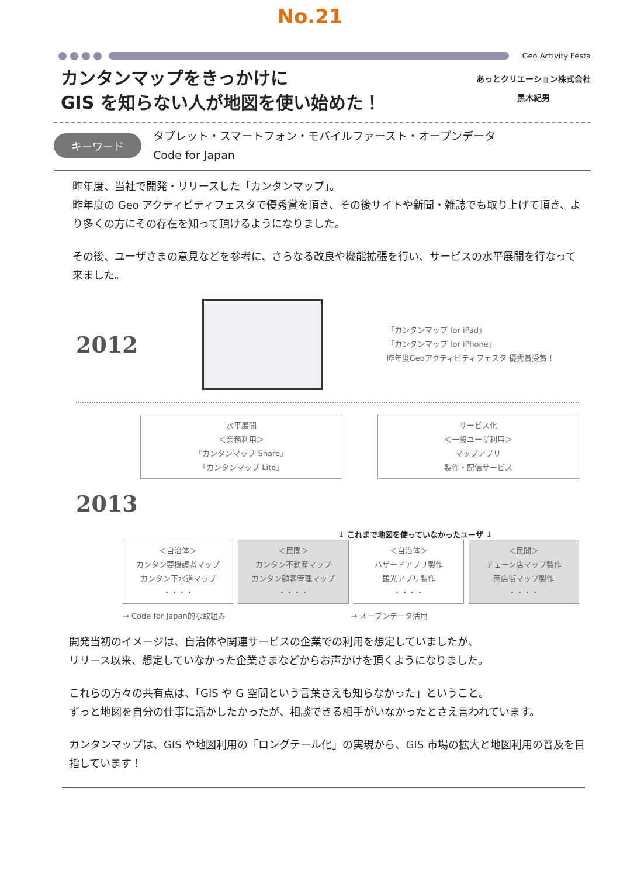No.21
Geo Activity Festa
カンタンマップをきっかけに
GIS を知らない人が地図を使い始めた！
あっとクリエーション株式会社
黒木紀男
キーワード
タブレット・スマートフォン・モバイルファースト・オープンデータ
Code for Japan
昨年度、当社で開発・リリースした「カンタンマップ」。
昨年度の Geo アクティビティフェスタで優秀賞を頂き、その後サイトや新聞・雑誌でも取り上げて頂き、より多くの方にその存在を知って頂けるようになりました。
その後、ユーザさまの意見などを参考に、さらなる改良や機能拡張を行い、サービスの水平展開を行なって来ました。
2012
「カンタンマップ for iPad」
「カンタンマップ for iPhone」
昨年度Geoアクティビティフェスタ 優秀賞受賞！
水平展開
＜業務利用＞
「カンタンマップ Share」
「カンタンマップ Lite」
サービス化
＜一般ユーザ利用＞
マップアプリ
製作・配信サービス
2013
↓ これまで地図を使っていなかったユーザ ↓
＜自治体＞
カンタン要援護者マップ
カンタン下水道マップ
・・・・
＜民間＞
カンタン不動産マップ
カンタン顧客管理マップ
・・・・
＜自治体＞
ハザードアプリ製作
観光アプリ製作
・・・・
＜民間＞
チェーン店マップ製作
商店街マップ製作
・・・・
→ Code for Japan的な取組み → オープンデータ活用
開発当初のイメージは、自治体や関連サービスの企業での利用を想定していましたが、
リリース以来、想定していなかった企業さまなどからお声かけを頂くようになりました。
これらの方々の共有点は、「GIS や G 空間という言葉さえも知らなかった」ということ。
ずっと地図を自分の仕事に活かしたかったが、相談できる相手がいなかったとさえ言われています。
カンタンマップは、GIS や地図利用の「ロングテール化」の実現から、GIS 市場の拡大と地図利用の普及を目指しています！